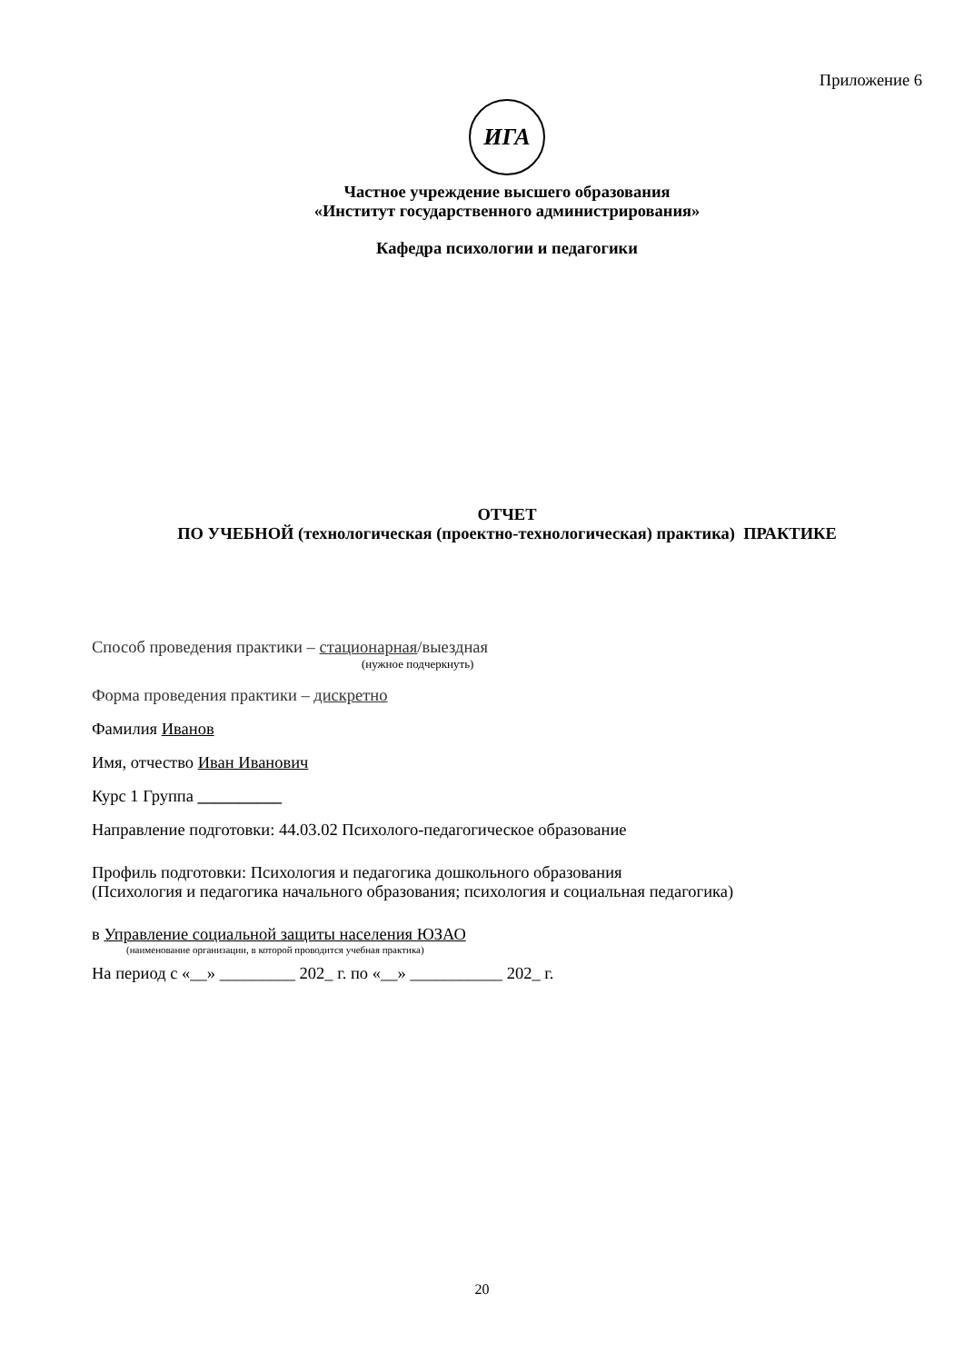Приложение 6
ИГА
Частное учреждение высшего образования
«Институт государственного администрирования»
Кафедра психологии и педагогики
ОТЧЕТ
ПО УЧЕБНОЙ (технологическая (проектно-технологическая) практика) ПРАКТИКЕ
Способ проведения практики – стационарная/выездная
(нужное подчеркнуть)
Форма проведения практики – дискретно
Фамилия Иванов
Имя, отчество Иван Иванович
Курс 1 Группа __________
Направление подготовки: 44.03.02 Психолого-педагогическое образование
Профиль подготовки: Психология и педагогика дошкольного образования
(Психология и педагогика начального образования; психология и социальная педагогика)
в Управление социальной защиты населения ЮЗАО
(наименование организации, в которой проводится учебная практика)
На период с «__» _________ 202_ г. по «__» ___________ 202_ г.
20